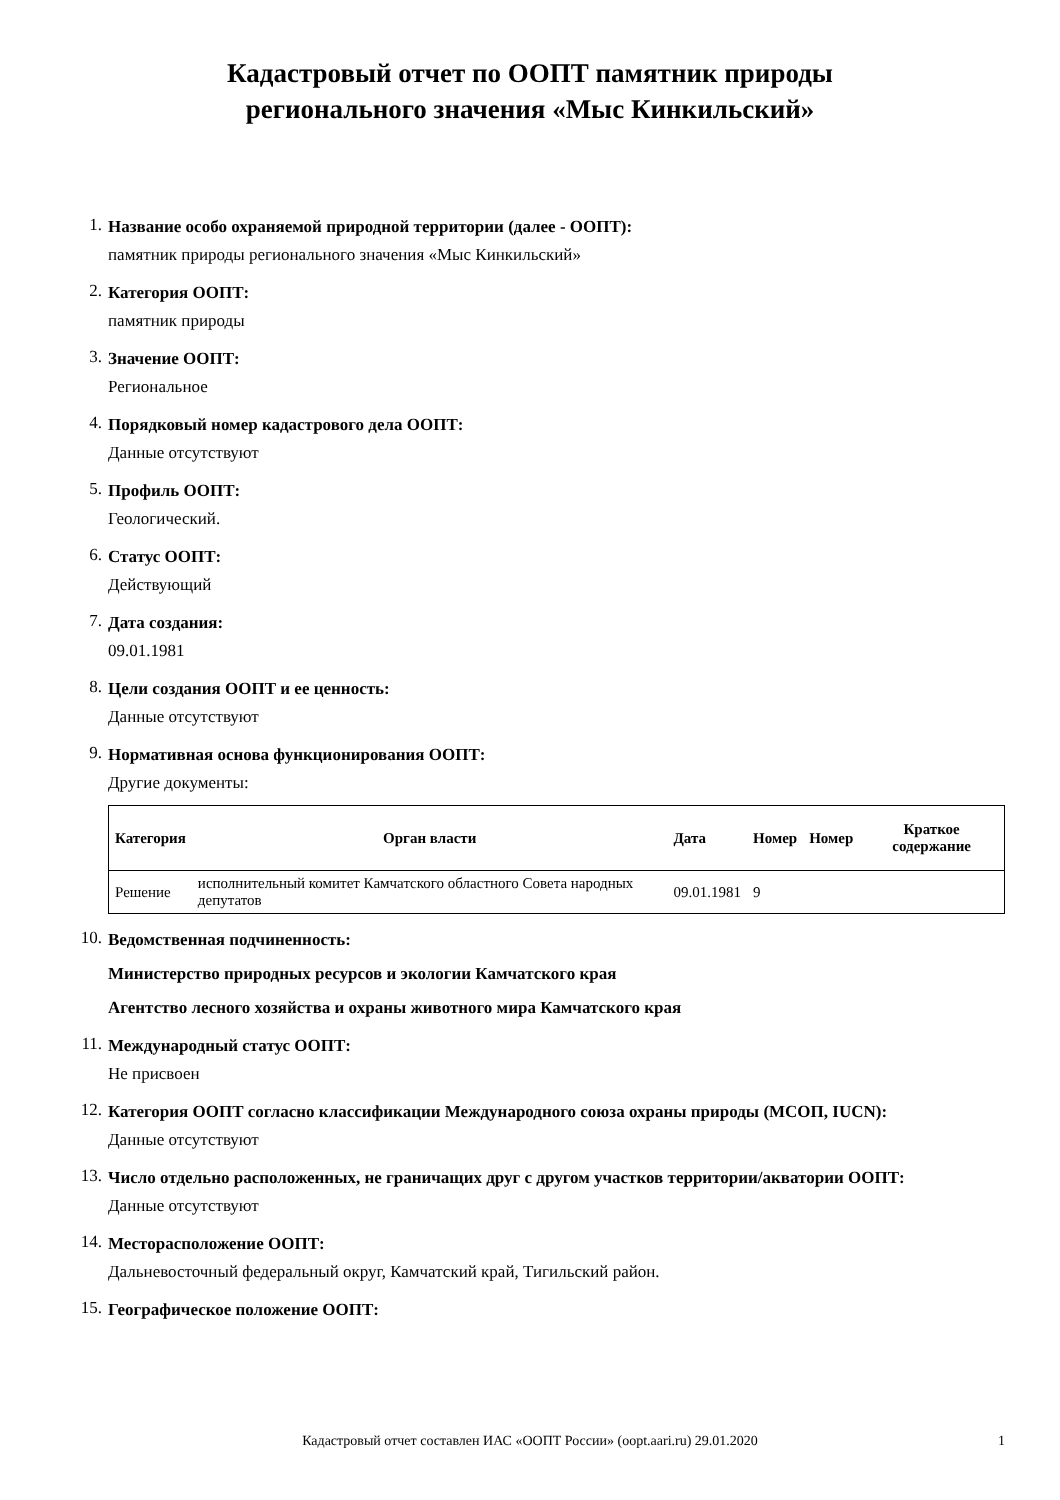Кадастровый отчет по ООПТ памятник природы
регионального значения «Мыс Кинкильский»
1.
Название особо охраняемой природной территории (далее - ООПТ):
памятник природы регионального значения «Мыс Кинкильский»
2.
Категория ООПТ:
памятник природы
3.
Значение ООПТ:
Региональное
4.
Порядковый номер кадастрового дела ООПТ:
Данные отсутствуют
5.
Профиль ООПТ:
Геологический.
6.
Статус ООПТ:
Действующий
7.
Дата создания:
09.01.1981
8.
Цели создания ООПТ и ее ценность:
Данные отсутствуют
9.
Нормативная основа функционирования ООПТ:
Другие документы:
| Категория | Орган власти | Дата | Номер | Номер | Краткое содержание |
| --- | --- | --- | --- | --- | --- |
| Решение | исполнительный комитет Камчатского областного Совета народных депутатов | 09.01.1981 | 9 | | |
10.
Ведомственная подчиненность:
Министерство природных ресурсов и экологии Камчатского края
Агентство лесного хозяйства и охраны животного мира Камчатского края
11.
Международный статус ООПТ:
Не присвоен
12.
Категория ООПТ согласно классификации Международного союза охраны природы (МСОП, IUCN):
Данные отсутствуют
13.
Число отдельно расположенных, не граничащих друг с другом участков территории/акватории ООПТ:
Данные отсутствуют
14.
Месторасположение ООПТ:
Дальневосточный федеральный округ, Камчатский край, Тигильский район.
15.
Географическое положение ООПТ:
Кадастровый отчет составлен ИАС «ООПТ России» (oopt.aari.ru) 29.01.2020 1